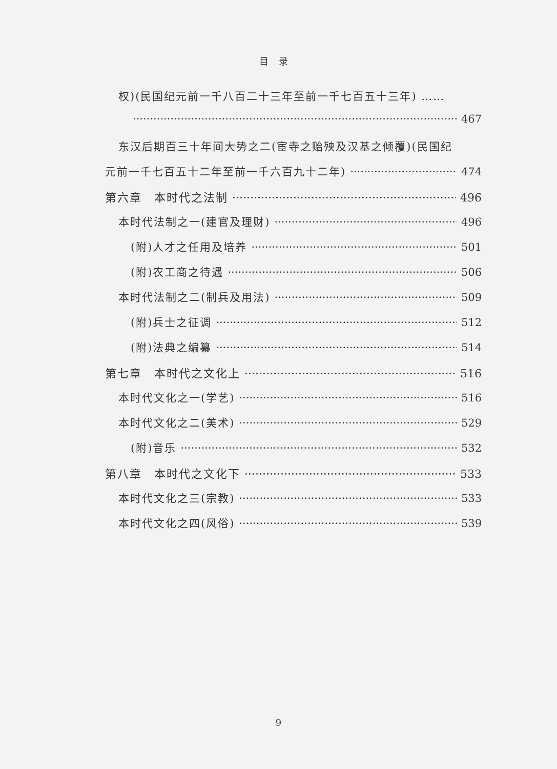目录
权)(民国纪元前一千八百二十三年至前一千七百五十三年) ……
467
东汉后期百三十年间大势之二(宦寺之贻殃及汉基之倾覆)(民国纪
元前一千七百五十二年至前一千六百九十二年) 474
第六章　本时代之法制 496
本时代法制之一(建官及理财) 496
(附)人才之任用及培养 501
(附)农工商之待遇 506
本时代法制之二(制兵及用法) 509
(附)兵士之征调 512
(附)法典之编纂 514
第七章　本时代之文化上 516
本时代文化之一(学艺) 516
本时代文化之二(美术) 529
(附)音乐 532
第八章　本时代之文化下 533
本时代文化之三(宗教) 533
本时代文化之四(风俗) 539
9